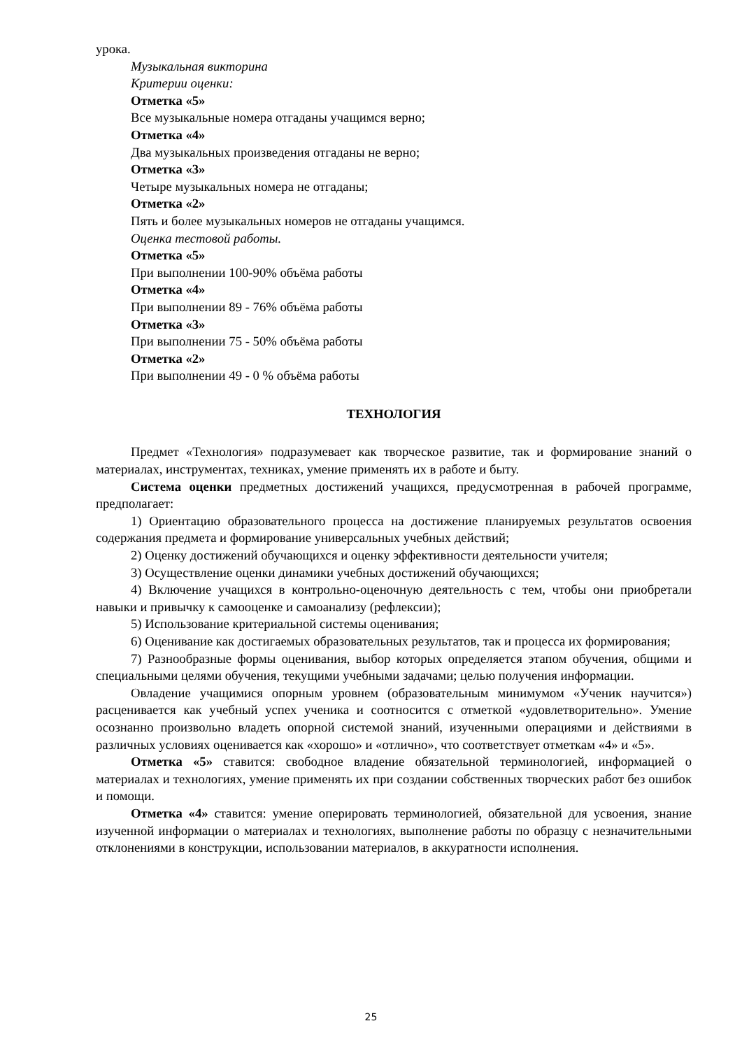урока.
Музыкальная викторина
Критерии оценки:
Отметка «5»
Все музыкальные номера отгаданы учащимся верно;
Отметка «4»
Два музыкальных произведения отгаданы не верно;
Отметка «3»
Четыре музыкальных номера не отгаданы;
Отметка «2»
Пять и более музыкальных номеров не отгаданы учащимся.
Оценка тестовой работы.
Отметка «5»
При выполнении 100-90% объёма работы
Отметка «4»
При выполнении 89 - 76% объёма работы
Отметка «3»
При выполнении 75 - 50% объёма работы
Отметка «2»
При выполнении 49 - 0 % объёма работы
ТЕХНОЛОГИЯ
Предмет «Технология» подразумевает как творческое развитие, так и формирование знаний о материалах, инструментах, техниках, умение применять их в работе и быту.
Система оценки предметных достижений учащихся, предусмотренная в рабочей программе, предполагает:
1) Ориентацию образовательного процесса на достижение планируемых результатов освоения содержания предмета и формирование универсальных учебных действий;
2) Оценку достижений обучающихся и оценку эффективности деятельности учителя;
3) Осуществление оценки динамики учебных достижений обучающихся;
4) Включение учащихся в контрольно-оценочную деятельность с тем, чтобы они приобретали навыки и привычку к самооценке и самоанализу (рефлексии);
5) Использование критериальной системы оценивания;
6) Оценивание как достигаемых образовательных результатов, так и процесса их формирования;
7) Разнообразные формы оценивания, выбор которых определяется этапом обучения, общими и специальными целями обучения, текущими учебными задачами; целью получения информации.
Овладение учащимися опорным уровнем (образовательным минимумом «Ученик научится») расценивается как учебный успех ученика и соотносится с отметкой «удовлетворительно». Умение осознанно произвольно владеть опорной системой знаний, изученными операциями и действиями в различных условиях оценивается как «хорошо» и «отлично», что соответствует отметкам «4» и «5».
Отметка «5» ставится: свободное владение обязательной терминологией, информацией о материалах и технологиях, умение применять их при создании собственных творческих работ без ошибок и помощи.
Отметка «4» ставится: умение оперировать терминологией, обязательной для усвоения, знание изученной информации о материалах и технологиях, выполнение работы по образцу с незначительными отклонениями в конструкции, использовании материалов, в аккуратности исполнения.
25